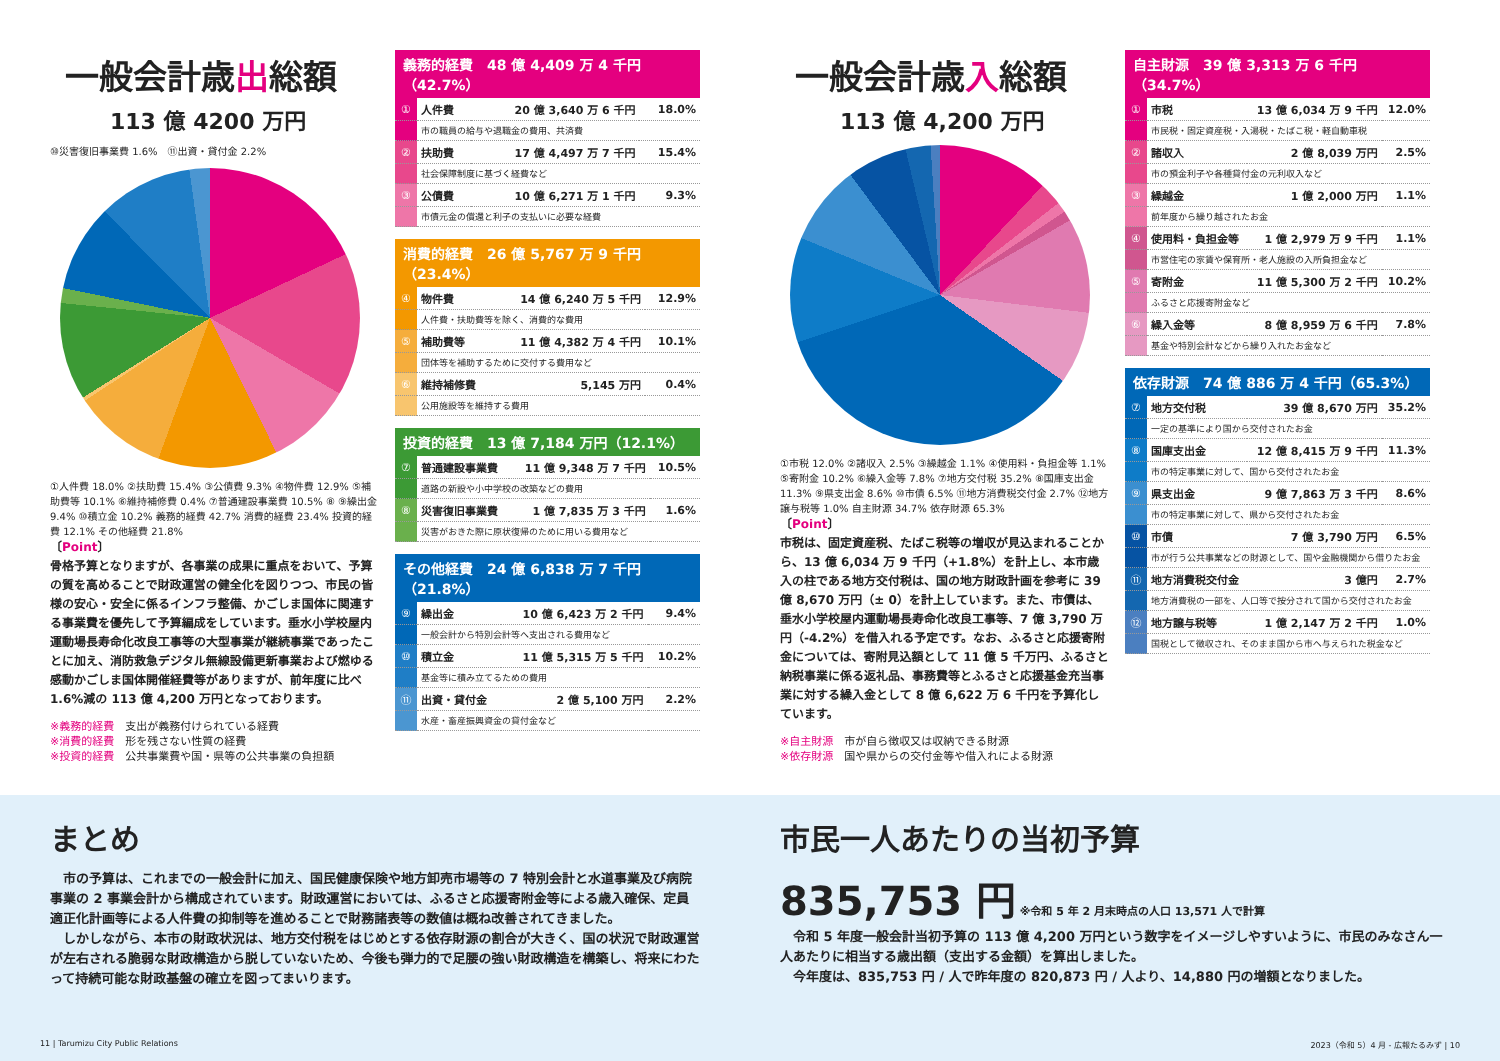一般会計歳出総額
113 億 4200 万円
⑩災害復旧事業費 1.6%　⑪出資・貸付金 2.2%
①人件費 18.0% ②扶助費 15.4% ③公債費 9.3% ④物件費 12.9% ⑤補助費等 10.1% ⑥維持補修費 0.4% ⑦普通建設事業費 10.5% ⑧ ⑨繰出金 9.4% ⑩積立金 10.2% 義務的経費 42.7% 消費的経費 23.4% 投資的経費 12.1% その他経費 21.8%
〔Point〕
骨格予算となりますが、各事業の成果に重点をおいて、予算の質を高めることで財政運営の健全化を図りつつ、市民の皆様の安心・安全に係るインフラ整備、かごしま国体に関連する事業費を優先して予算編成をしています。垂水小学校屋内運動場長寿命化改良工事等の大型事業が継続事業であったことに加え、消防救急デジタル無線設備更新事業および燃ゆる感動かごしま国体開催経費等がありますが、前年度に比べ 1.6%減の 113 億 4,200 万円となっております。
※義務的経費　支出が義務付けられている経費
※消費的経費　形を残さない性質の経費
※投資的経費　公共事業費や国・県等の公共事業の負担額
義務的経費　48 億 4,409 万 4 千円（42.7%）
| ① | 人件費 | 20 億 3,640 万 6 千円 | 18.0% |
| | 市の職員の給与や退職金の費用、共済費 | | |
| ② | 扶助費 | 17 億 4,497 万 7 千円 | 15.4% |
| | 社会保障制度に基づく経費など | | |
| ③ | 公債費 | 10 億 6,271 万 1 千円 | 9.3% |
| | 市債元金の償還と利子の支払いに必要な経費 | | |
消費的経費　26 億 5,767 万 9 千円（23.4%）
| ④ | 物件費 | 14 億 6,240 万 5 千円 | 12.9% |
| | 人件費・扶助費等を除く、消費的な費用 | | |
| ⑤ | 補助費等 | 11 億 4,382 万 4 千円 | 10.1% |
| | 団体等を補助するために交付する費用など | | |
| ⑥ | 維持補修費 | 5,145 万円 | 0.4% |
| | 公用施設等を維持する費用 | | |
投資的経費　13 億 7,184 万円（12.1%）
| ⑦ | 普通建設事業費 | 11 億 9,348 万 7 千円 | 10.5% |
| | 道路の新設や小中学校の改築などの費用 | | |
| ⑧ | 災害復旧事業費 | 1 億 7,835 万 3 千円 | 1.6% |
| | 災害がおきた際に原状復帰のために用いる費用など | | |
その他経費　24 億 6,838 万 7 千円（21.8%）
| ⑨ | 繰出金 | 10 億 6,423 万 2 千円 | 9.4% |
| | 一般会計から特別会計等へ支出される費用など | | |
| ⑩ | 積立金 | 11 億 5,315 万 5 千円 | 10.2% |
| | 基金等に積み立てるための費用 | | |
| ⑪ | 出資・貸付金 | 2 億 5,100 万円 | 2.2% |
| | 水産・畜産振興資金の貸付金など | | |
一般会計歳入総額
113 億 4,200 万円
①市税 12.0% ②諸収入 2.5% ③繰越金 1.1% ④使用料・負担金等 1.1% ⑤寄附金 10.2% ⑥繰入金等 7.8% ⑦地方交付税 35.2% ⑧国庫支出金 11.3% ⑨県支出金 8.6% ⑩市債 6.5% ⑪地方消費税交付金 2.7% ⑫地方譲与税等 1.0% 自主財源 34.7% 依存財源 65.3%
〔Point〕
市税は、固定資産税、たばこ税等の増収が見込まれることから、13 億 6,034 万 9 千円（+1.8%）を計上し、本市歳入の柱である地方交付税は、国の地方財政計画を参考に 39 億 8,670 万円（± 0）を計上しています。また、市債は、垂水小学校屋内運動場長寿命化改良工事等、7 億 3,790 万円（-4.2%）を借入れる予定です。なお、ふるさと応援寄附金については、寄附見込額として 11 億 5 千万円、ふるさと納税事業に係る返礼品、事務費等とふるさと応援基金充当事業に対する繰入金として 8 億 6,622 万 6 千円を予算化しています。
※自主財源　市が自ら徴収又は収納できる財源
※依存財源　国や県からの交付金等や借入れによる財源
自主財源　39 億 3,313 万 6 千円（34.7%）
| ① | 市税 | 13 億 6,034 万 9 千円 | 12.0% |
| | 市民税・固定資産税・入湯税・たばこ税・軽自動車税 | | |
| ② | 諸収入 | 2 億 8,039 万円 | 2.5% |
| | 市の預金利子や各種貸付金の元利収入など | | |
| ③ | 繰越金 | 1 億 2,000 万円 | 1.1% |
| | 前年度から繰り越されたお金 | | |
| ④ | 使用料・負担金等 | 1 億 2,979 万 9 千円 | 1.1% |
| | 市営住宅の家賃や保育所・老人施設の入所負担金など | | |
| ⑤ | 寄附金 | 11 億 5,300 万 2 千円 | 10.2% |
| | ふるさと応援寄附金など | | |
| ⑥ | 繰入金等 | 8 億 8,959 万 6 千円 | 7.8% |
| | 基金や特別会計などから繰り入れたお金など | | |
依存財源　74 億 886 万 4 千円（65.3%）
| ⑦ | 地方交付税 | 39 億 8,670 万円 | 35.2% |
| | 一定の基準により国から交付されたお金 | | |
| ⑧ | 国庫支出金 | 12 億 8,415 万 9 千円 | 11.3% |
| | 市の特定事業に対して、国から交付されたお金 | | |
| ⑨ | 県支出金 | 9 億 7,863 万 3 千円 | 8.6% |
| | 市の特定事業に対して、県から交付されたお金 | | |
| ⑩ | 市債 | 7 億 3,790 万円 | 6.5% |
| | 市が行う公共事業などの財源として、国や金融機関から借りたお金 | | |
| ⑪ | 地方消費税交付金 | 3 億円 | 2.7% |
| | 地方消費税の一部を、人口等で按分されて国から交付されたお金 | | |
| ⑫ | 地方譲与税等 | 1 億 2,147 万 2 千円 | 1.0% |
| | 国税として徴収され、そのまま国から市へ与えられた税金など | | |
まとめ
　市の予算は、これまでの一般会計に加え、国民健康保険や地方卸売市場等の 7 特別会計と水道事業及び病院事業の 2 事業会計から構成されています。財政運営においては、ふるさと応援寄附金等による歳入確保、定員適正化計画等による人件費の抑制等を進めることで財務諸表等の数値は概ね改善されてきました。
　しかしながら、本市の財政状況は、地方交付税をはじめとする依存財源の割合が大きく、国の状況で財政運営が左右される脆弱な財政構造から脱していないため、今後も弾力的で足腰の強い財政構造を構築し、将来にわたって持続可能な財政基盤の確立を図ってまいります。
市民一人あたりの当初予算
835,753 円 ※令和 5 年 2 月末時点の人口 13,571 人で計算
　令和 5 年度一般会計当初予算の 113 億 4,200 万円という数字をイメージしやすいように、市民のみなさん一人あたりに相当する歳出額（支出する金額）を算出しました。
　今年度は、835,753 円 / 人で昨年度の 820,873 円 / 人より、14,880 円の増額となりました。
11 | Tarumizu City Public Relations 2023（令和 5）4 月 - 広報たるみず | 10